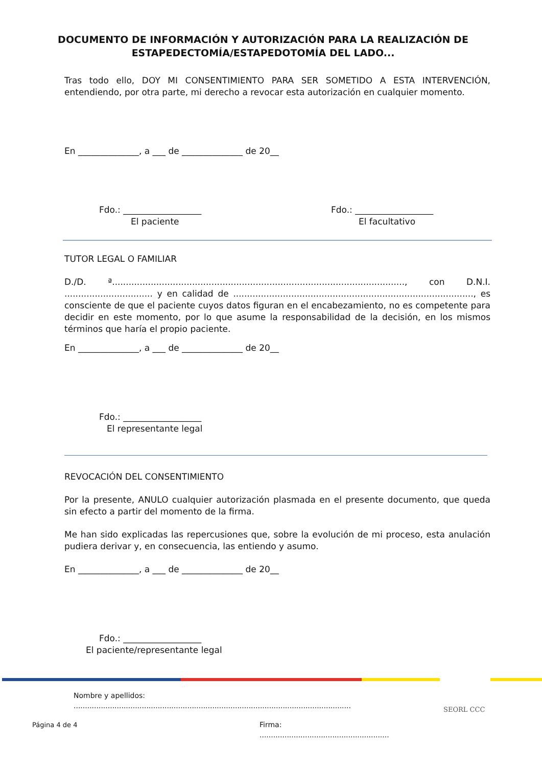DOCUMENTO DE INFORMACIÓN Y AUTORIZACIÓN PARA LA REALIZACIÓN DE ESTAPEDECTOMÍA/ESTAPEDOTOMÍA DEL LADO...
Tras todo ello, DOY MI CONSENTIMIENTO PARA SER SOMETIDO A ESTA INTERVENCIÓN, entendiendo, por otra parte, mi derecho a revocar esta autorización en cualquier momento.
En ______________, a ___ de ______________ de 20__
Fdo.: __________________
El paciente
Fdo.: __________________
El facultativo
TUTOR LEGAL O FAMILIAR
D./D. ª.........................................................................................................., con D.N.I. ................................ y en calidad de ......................................................................................., es consciente de que el paciente cuyos datos figuran en el encabezamiento, no es competente para decidir en este momento, por lo que asume la responsabilidad de la decisión, en los mismos términos que haría el propio paciente.
En ______________, a ___ de ______________ de 20__
Fdo.: __________________
El representante legal
REVOCACIÓN DEL CONSENTIMIENTO
Por la presente, ANULO cualquier autorización plasmada en el presente documento, que queda sin efecto a partir del momento de la firma.
Me han sido explicadas las repercusiones que, sobre la evolución de mi proceso, esta anulación pudiera derivar y, en consecuencia, las entiendo y asumo.
En ______________, a ___ de ______________ de 20__
Fdo.: __________________
El paciente/representante legal
Nombre y apellidos: ..........................................................................................................................
Firma: .........................................................
Página 4 de 4
SEORL CCC